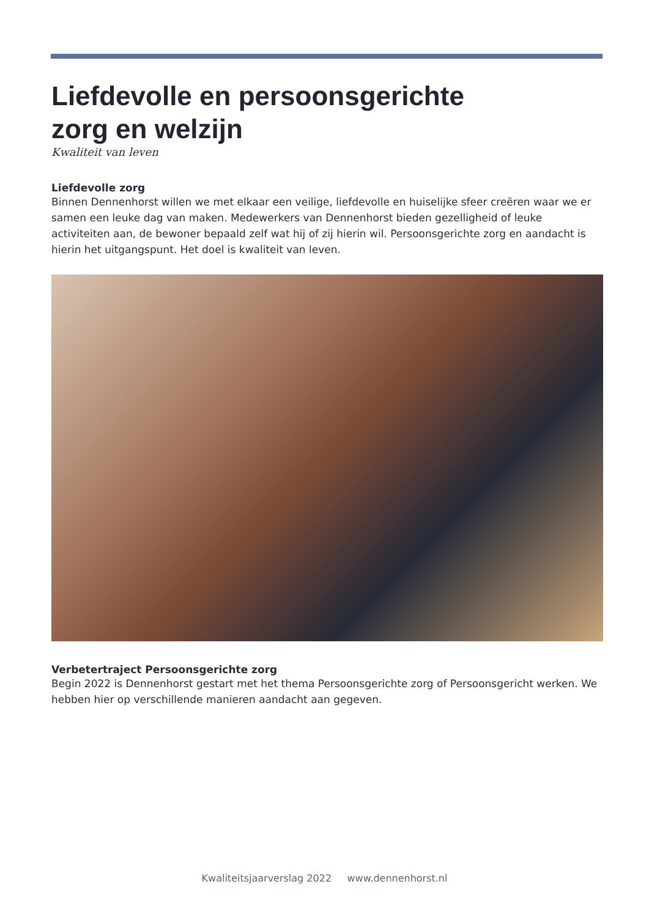Liefdevolle en persoonsgerichte
zorg en welzijn
Kwaliteit van leven
Liefdevolle zorg
Binnen Dennenhorst willen we met elkaar een veilige, liefdevolle en huiselijke sfeer creëren waar we er samen een leuke dag van maken. Medewerkers van Dennenhorst bieden gezelligheid of leuke activiteiten aan, de bewoner bepaald zelf wat hij of zij hierin wil. Persoonsgerichte zorg en aandacht is hierin het uitgangspunt. Het doel is kwaliteit van leven.
Verbetertraject Persoonsgerichte zorg
Begin 2022 is Dennenhorst gestart met het thema Persoonsgerichte zorg of Persoonsgericht werken. We hebben hier op verschillende manieren aandacht aan gegeven.
Kwaliteitsjaarverslag 2022 www.dennenhorst.nl